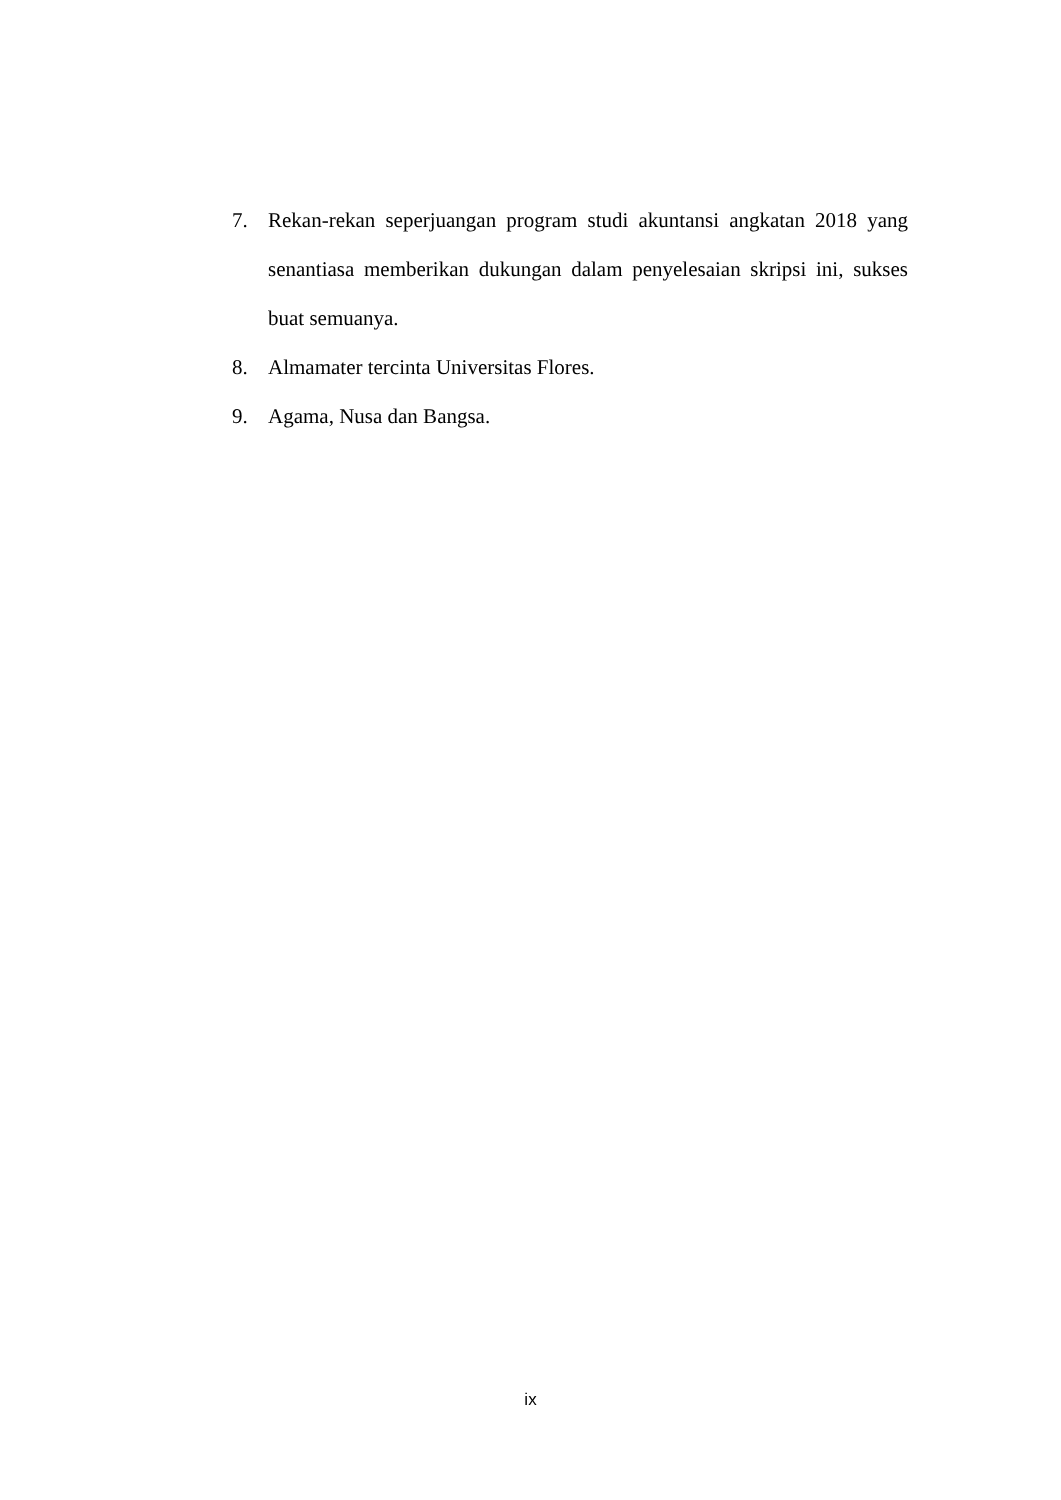7. Rekan-rekan seperjuangan program studi akuntansi angkatan 2018 yang senantiasa memberikan dukungan dalam penyelesaian skripsi ini, sukses buat semuanya.
8. Almamater tercinta Universitas Flores.
9. Agama, Nusa dan Bangsa.
ix